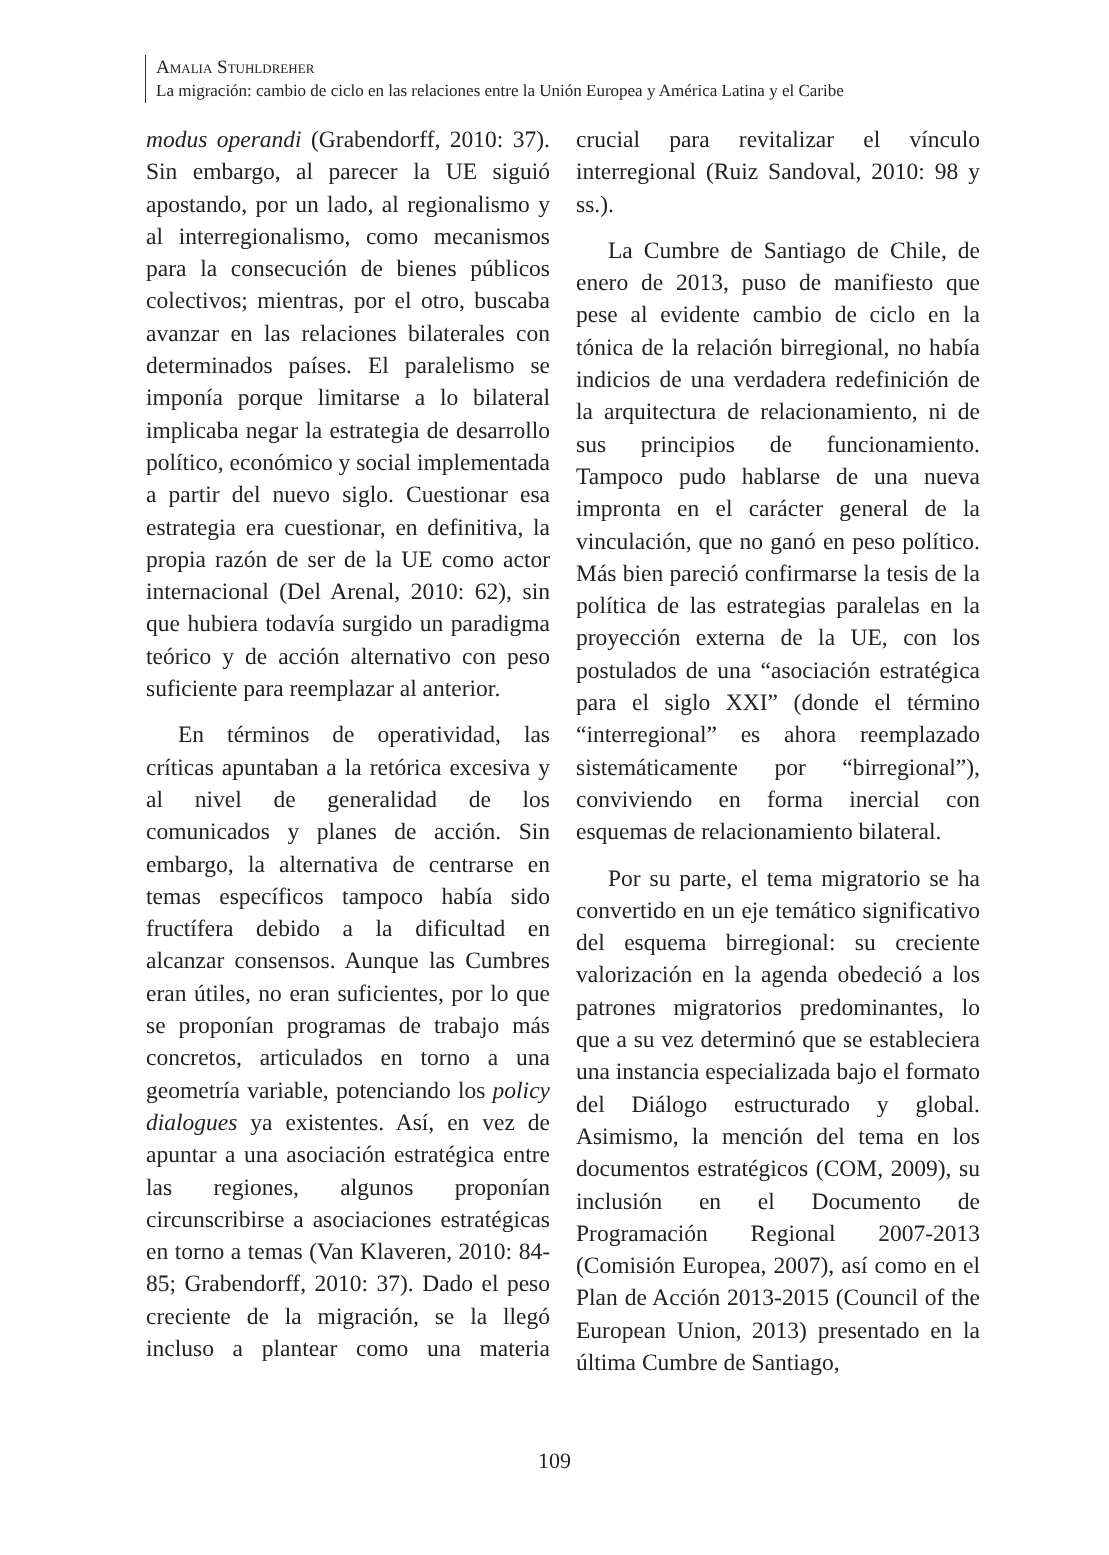Amalia Stuhldreher
La migración: cambio de ciclo en las relaciones entre la Unión Europea y América Latina y el Caribe
modus operandi (Grabendorff, 2010: 37). Sin embargo, al parecer la UE siguió apostando, por un lado, al regionalismo y al interregionalismo, como mecanismos para la consecución de bienes públicos colectivos; mientras, por el otro, buscaba avanzar en las relaciones bilaterales con determinados países. El paralelismo se imponía porque limitarse a lo bilateral implicaba negar la estrategia de desarrollo político, económico y social implementada a partir del nuevo siglo. Cuestionar esa estrategia era cuestionar, en definitiva, la propia razón de ser de la UE como actor internacional (Del Arenal, 2010: 62), sin que hubiera todavía surgido un paradigma teórico y de acción alternativo con peso suficiente para reemplazar al anterior.
En términos de operatividad, las críticas apuntaban a la retórica excesiva y al nivel de generalidad de los comunicados y planes de acción. Sin embargo, la alternativa de centrarse en temas específicos tampoco había sido fructífera debido a la dificultad en alcanzar consensos. Aunque las Cumbres eran útiles, no eran suficientes, por lo que se proponían programas de trabajo más concretos, articulados en torno a una geometría variable, potenciando los policy dialogues ya existentes. Así, en vez de apuntar a una asociación estratégica entre las regiones, algunos proponían circunscribirse a asociaciones estratégicas en torno a temas (Van Klaveren, 2010: 84-85; Grabendorff, 2010: 37). Dado el peso creciente de la migración, se la llegó incluso a plantear como una materia crucial para revitalizar el vínculo interregional (Ruiz Sandoval, 2010: 98 y ss.).
La Cumbre de Santiago de Chile, de enero de 2013, puso de manifiesto que pese al evidente cambio de ciclo en la tónica de la relación birregional, no había indicios de una verdadera redefinición de la arquitectura de relacionamiento, ni de sus principios de funcionamiento. Tampoco pudo hablarse de una nueva impronta en el carácter general de la vinculación, que no ganó en peso político. Más bien pareció confirmarse la tesis de la política de las estrategias paralelas en la proyección externa de la UE, con los postulados de una “asociación estratégica para el siglo XXI” (donde el término “interregional” es ahora reemplazado sistemáticamente por “birregional”), conviviendo en forma inercial con esquemas de relacionamiento bilateral.
Por su parte, el tema migratorio se ha convertido en un eje temático significativo del esquema birregional: su creciente valorización en la agenda obedeció a los patrones migratorios predominantes, lo que a su vez determinó que se estableciera una instancia especializada bajo el formato del Diálogo estructurado y global. Asimismo, la mención del tema en los documentos estratégicos (COM, 2009), su inclusión en el Documento de Programación Regional 2007-2013 (Comisión Europea, 2007), así como en el Plan de Acción 2013-2015 (Council of the European Union, 2013) presentado en la última Cumbre de Santiago,
109